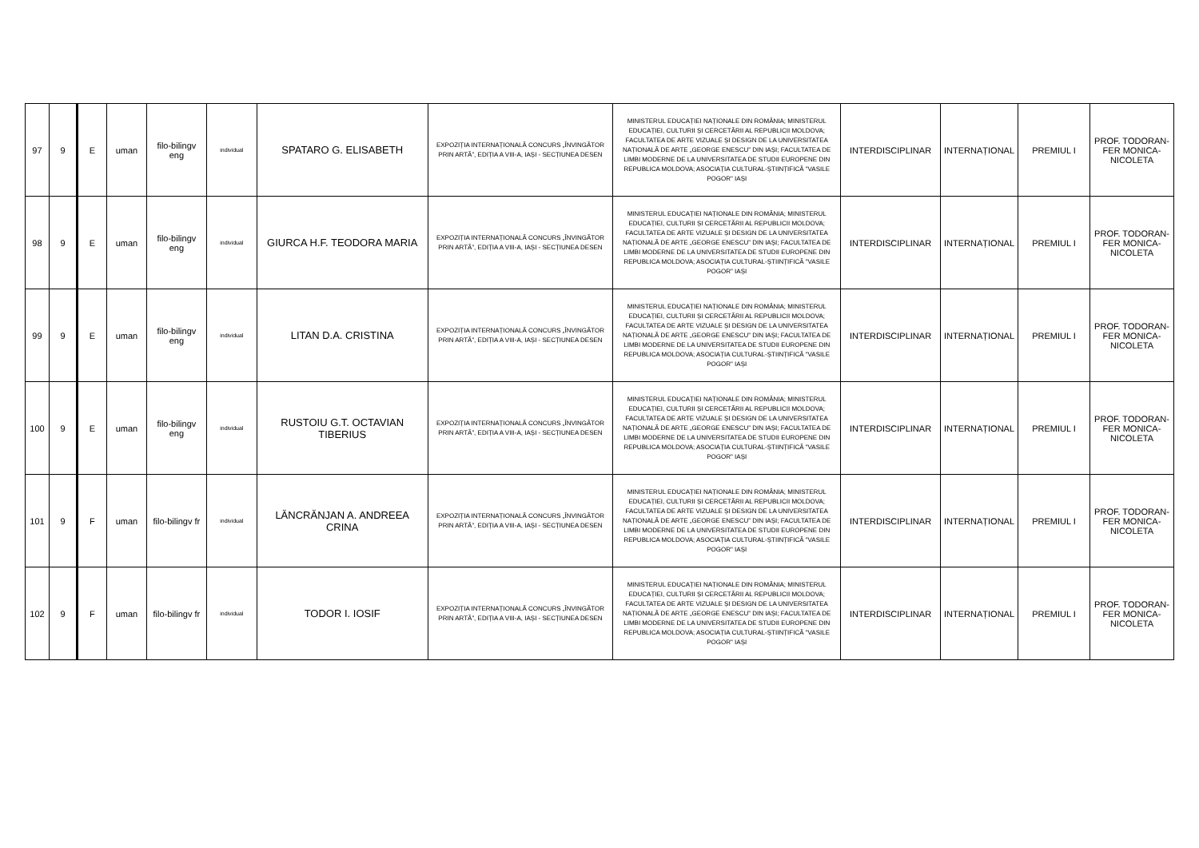| 97 | 9 | E | uman | filo-bilingv eng | individual | SPATARO G. ELISABETH | EXPOZIȚIA INTERNAȚIONALĂ CONCURS „ÎNVINGĂTOR PRIN ARTĂ”, EDIȚIA A VIII-A, IAȘI - SECȚIUNEA DESEN | MINISTERUL EDUCAȚIEI NAȚIONALE DIN ROMÂNIA; MINISTERUL EDUCAȚIEI, CULTURII ȘI CERCETĂRII AL REPUBLICII MOLDOVA; FACULTATEA DE ARTE VIZUALE ȘI DESIGN DE LA UNIVERSITATEA NAȚIONALĂ DE ARTE „GEORGE ENESCU” DIN IAȘI; FACULTATEA DE LIMBI MODERNE DE LA UNIVERSITATEA DE STUDII EUROPENE DIN REPUBLICA MOLDOVA; ASOCIAȚIA CULTURAL-ȘTIINȚIFICĂ "VASILE POGOR" IAȘI | INTERDISCIPLINAR | INTERNAȚIONAL | PREMIUL I | PROF. TODORAN-FER MONICA-NICOLETA |
| 98 | 9 | E | uman | filo-bilingv eng | individual | GIURCA H.F. TEODORA MARIA | EXPOZIȚIA INTERNAȚIONALĂ CONCURS „ÎNVINGĂTOR PRIN ARTĂ”, EDIȚIA A VIII-A, IAȘI - SECȚIUNEA DESEN | MINISTERUL EDUCAȚIEI NAȚIONALE DIN ROMÂNIA; MINISTERUL EDUCAȚIEI, CULTURII ȘI CERCETĂRII AL REPUBLICII MOLDOVA; FACULTATEA DE ARTE VIZUALE ȘI DESIGN DE LA UNIVERSITATEA NAȚIONALĂ DE ARTE „GEORGE ENESCU” DIN IAȘI; FACULTATEA DE LIMBI MODERNE DE LA UNIVERSITATEA DE STUDII EUROPENE DIN REPUBLICA MOLDOVA; ASOCIAȚIA CULTURAL-ȘTIINȚIFICĂ "VASILE POGOR" IAȘI | INTERDISCIPLINAR | INTERNAȚIONAL | PREMIUL I | PROF. TODORAN-FER MONICA-NICOLETA |
| 99 | 9 | E | uman | filo-bilingv eng | individual | LITAN D.A. CRISTINA | EXPOZIȚIA INTERNAȚIONALĂ CONCURS „ÎNVINGĂTOR PRIN ARTĂ”, EDIȚIA A VIII-A, IAȘI - SECȚIUNEA DESEN | MINISTERUL EDUCAȚIEI NAȚIONALE DIN ROMÂNIA; MINISTERUL EDUCAȚIEI, CULTURII ȘI CERCETĂRII AL REPUBLICII MOLDOVA; FACULTATEA DE ARTE VIZUALE ȘI DESIGN DE LA UNIVERSITATEA NAȚIONALĂ DE ARTE „GEORGE ENESCU” DIN IAȘI; FACULTATEA DE LIMBI MODERNE DE LA UNIVERSITATEA DE STUDII EUROPENE DIN REPUBLICA MOLDOVA; ASOCIAȚIA CULTURAL-ȘTIINȚIFICĂ "VASILE POGOR" IAȘI | INTERDISCIPLINAR | INTERNAȚIONAL | PREMIUL I | PROF. TODORAN-FER MONICA-NICOLETA |
| 100 | 9 | E | uman | filo-bilingv eng | individual | RUSTOIU G.T. OCTAVIAN TIBERIUS | EXPOZIȚIA INTERNAȚIONALĂ CONCURS „ÎNVINGĂTOR PRIN ARTĂ”, EDIȚIA A VIII-A, IAȘI - SECȚIUNEA DESEN | MINISTERUL EDUCAȚIEI NAȚIONALE DIN ROMÂNIA; MINISTERUL EDUCAȚIEI, CULTURII ȘI CERCETĂRII AL REPUBLICII MOLDOVA; FACULTATEA DE ARTE VIZUALE ȘI DESIGN DE LA UNIVERSITATEA NAȚIONALĂ DE ARTE „GEORGE ENESCU” DIN IAȘI; FACULTATEA DE LIMBI MODERNE DE LA UNIVERSITATEA DE STUDII EUROPENE DIN REPUBLICA MOLDOVA; ASOCIAȚIA CULTURAL-ȘTIINȚIFICĂ "VASILE POGOR" IAȘI | INTERDISCIPLINAR | INTERNAȚIONAL | PREMIUL I | PROF. TODORAN-FER MONICA-NICOLETA |
| 101 | 9 | F | uman | filo-bilingv fr | individual | LĂNCRĂNJAN A. ANDREEA CRINA | EXPOZIȚIA INTERNAȚIONALĂ CONCURS „ÎNVINGĂTOR PRIN ARTĂ”, EDIȚIA A VIII-A, IAȘI - SECȚIUNEA DESEN | MINISTERUL EDUCAȚIEI NAȚIONALE DIN ROMÂNIA; MINISTERUL EDUCAȚIEI, CULTURII ȘI CERCETĂRII AL REPUBLICII MOLDOVA; FACULTATEA DE ARTE VIZUALE ȘI DESIGN DE LA UNIVERSITATEA NAȚIONALĂ DE ARTE „GEORGE ENESCU” DIN IAȘI; FACULTATEA DE LIMBI MODERNE DE LA UNIVERSITATEA DE STUDII EUROPENE DIN REPUBLICA MOLDOVA; ASOCIAȚIA CULTURAL-ȘTIINȚIFICĂ "VASILE POGOR" IAȘI | INTERDISCIPLINAR | INTERNAȚIONAL | PREMIUL I | PROF. TODORAN-FER MONICA-NICOLETA |
| 102 | 9 | F | uman | filo-bilingv fr | individual | TODOR I. IOSIF | EXPOZIȚIA INTERNAȚIONALĂ CONCURS „ÎNVINGĂTOR PRIN ARTĂ”, EDIȚIA A VIII-A, IAȘI - SECȚIUNEA DESEN | MINISTERUL EDUCAȚIEI NAȚIONALE DIN ROMÂNIA; MINISTERUL EDUCAȚIEI, CULTURII ȘI CERCETĂRII AL REPUBLICII MOLDOVA; FACULTATEA DE ARTE VIZUALE ȘI DESIGN DE LA UNIVERSITATEA NAȚIONALĂ DE ARTE „GEORGE ENESCU” DIN IAȘI; FACULTATEA DE LIMBI MODERNE DE LA UNIVERSITATEA DE STUDII EUROPENE DIN REPUBLICA MOLDOVA; ASOCIAȚIA CULTURAL-ȘTIINȚIFICĂ "VASILE POGOR" IAȘI | INTERDISCIPLINAR | INTERNAȚIONAL | PREMIUL I | PROF. TODORAN-FER MONICA-NICOLETA |